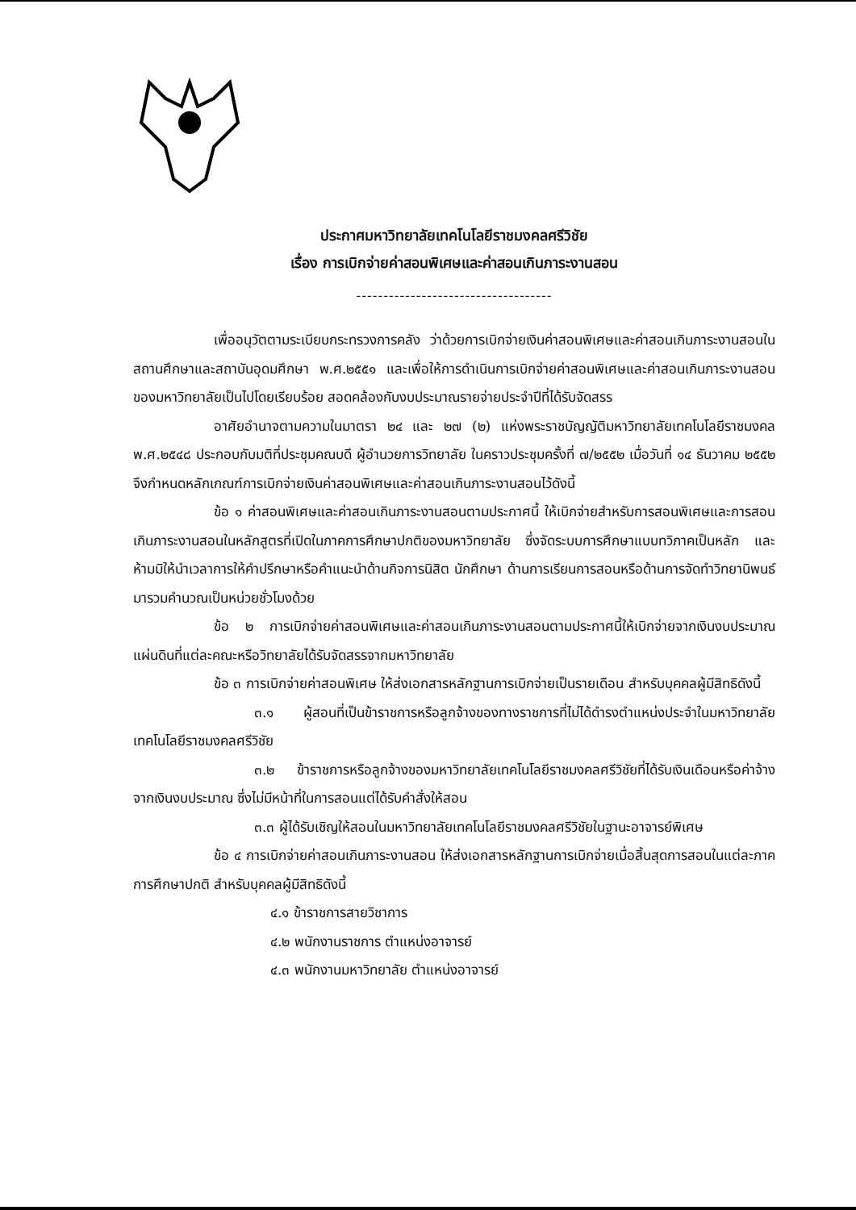ประกาศมหาวิทยาลัยเทคโนโลยีราชมงคลศรีวิชัย
เรื่อง การเบิกจ่ายค่าสอนพิเศษและค่าสอนเกินภาระงานสอน
------------------------------------
เพื่ออนุวัตตามระเบียบกระทรวงการคลัง ว่าด้วยการเบิกจ่ายเงินค่าสอนพิเศษและค่าสอนเกินภาระงานสอนในสถานศึกษาและสถาบันอุดมศึกษา พ.ศ.๒๕๕๑ และเพื่อให้การดำเนินการเบิกจ่ายค่าสอนพิเศษและค่าสอนเกินภาระงานสอนของมหาวิทยาลัยเป็นไปโดยเรียบร้อย สอดคล้องกับงบประมาณรายจ่ายประจำปีที่ได้รับจัดสรร
อาศัยอำนาจตามความในมาตรา ๒๔ และ ๒๗ (๒) แห่งพระราชบัญญัติมหาวิทยาลัยเทคโนโลยีราชมงคล พ.ศ.๒๕๔๘ ประกอบกับมติที่ประชุมคณบดี ผู้อำนวยการวิทยาลัย ในคราวประชุมครั้งที่ ๗/๒๕๕๒ เมื่อวันที่ ๑๔ ธันวาคม ๒๕๕๒ จึงกำหนดหลักเกณฑ์การเบิกจ่ายเงินค่าสอนพิเศษและค่าสอนเกินภาระงานสอนไว้ดังนี้
ข้อ ๑ ค่าสอนพิเศษและค่าสอนเกินภาระงานสอนตามประกาศนี้ ให้เบิกจ่ายสำหรับการสอนพิเศษและการสอนเกินภาระงานสอนในหลักสูตรที่เปิดในภาคการศึกษาปกติของมหาวิทยาลัย ซึ่งจัดระบบการศึกษาแบบทวิภาคเป็นหลัก และห้ามมิให้นำเวลาการให้คำปรึกษาหรือคำแนะนำด้านกิจการนิสิต นักศึกษา ด้านการเรียนการสอนหรือด้านการจัดทำวิทยานิพนธ์ มารวมคำนวณเป็นหน่วยชั่วโมงด้วย
ข้อ ๒ การเบิกจ่ายค่าสอนพิเศษและค่าสอนเกินภาระงานสอนตามประกาศนี้ให้เบิกจ่ายจากเงินงบประมาณแผ่นดินที่แต่ละคณะหรือวิทยาลัยได้รับจัดสรรจากมหาวิทยาลัย
ข้อ ๓ การเบิกจ่ายค่าสอนพิเศษ ให้ส่งเอกสารหลักฐานการเบิกจ่ายเป็นรายเดือน สำหรับบุคคลผู้มีสิทธิดังนี้
๓.๑ ผู้สอนที่เป็นข้าราชการหรือลูกจ้างของทางราชการที่ไม่ได้ดำรงตำแหน่งประจำในมหาวิทยาลัยเทคโนโลยีราชมงคลศรีวิชัย
๓.๒ ข้าราชการหรือลูกจ้างของมหาวิทยาลัยเทคโนโลยีราชมงคลศรีวิชัยที่ได้รับเงินเดือนหรือค่าจ้างจากเงินงบประมาณ ซึ่งไม่มีหน้าที่ในการสอนแต่ได้รับคำสั่งให้สอน
๓.๓ ผู้ได้รับเชิญให้สอนในมหาวิทยาลัยเทคโนโลยีราชมงคลศรีวิชัยในฐานะอาจารย์พิเศษ
ข้อ ๔ การเบิกจ่ายค่าสอนเกินภาระงานสอน ให้ส่งเอกสารหลักฐานการเบิกจ่ายเมื่อสิ้นสุดการสอนในแต่ละภาคการศึกษาปกติ สำหรับบุคคลผู้มีสิทธิดังนี้
๔.๑ ข้าราชการสายวิชาการ
๔.๒ พนักงานราชการ ตำแหน่งอาจารย์
๔.๓ พนักงานมหาวิทยาลัย ตำแหน่งอาจารย์